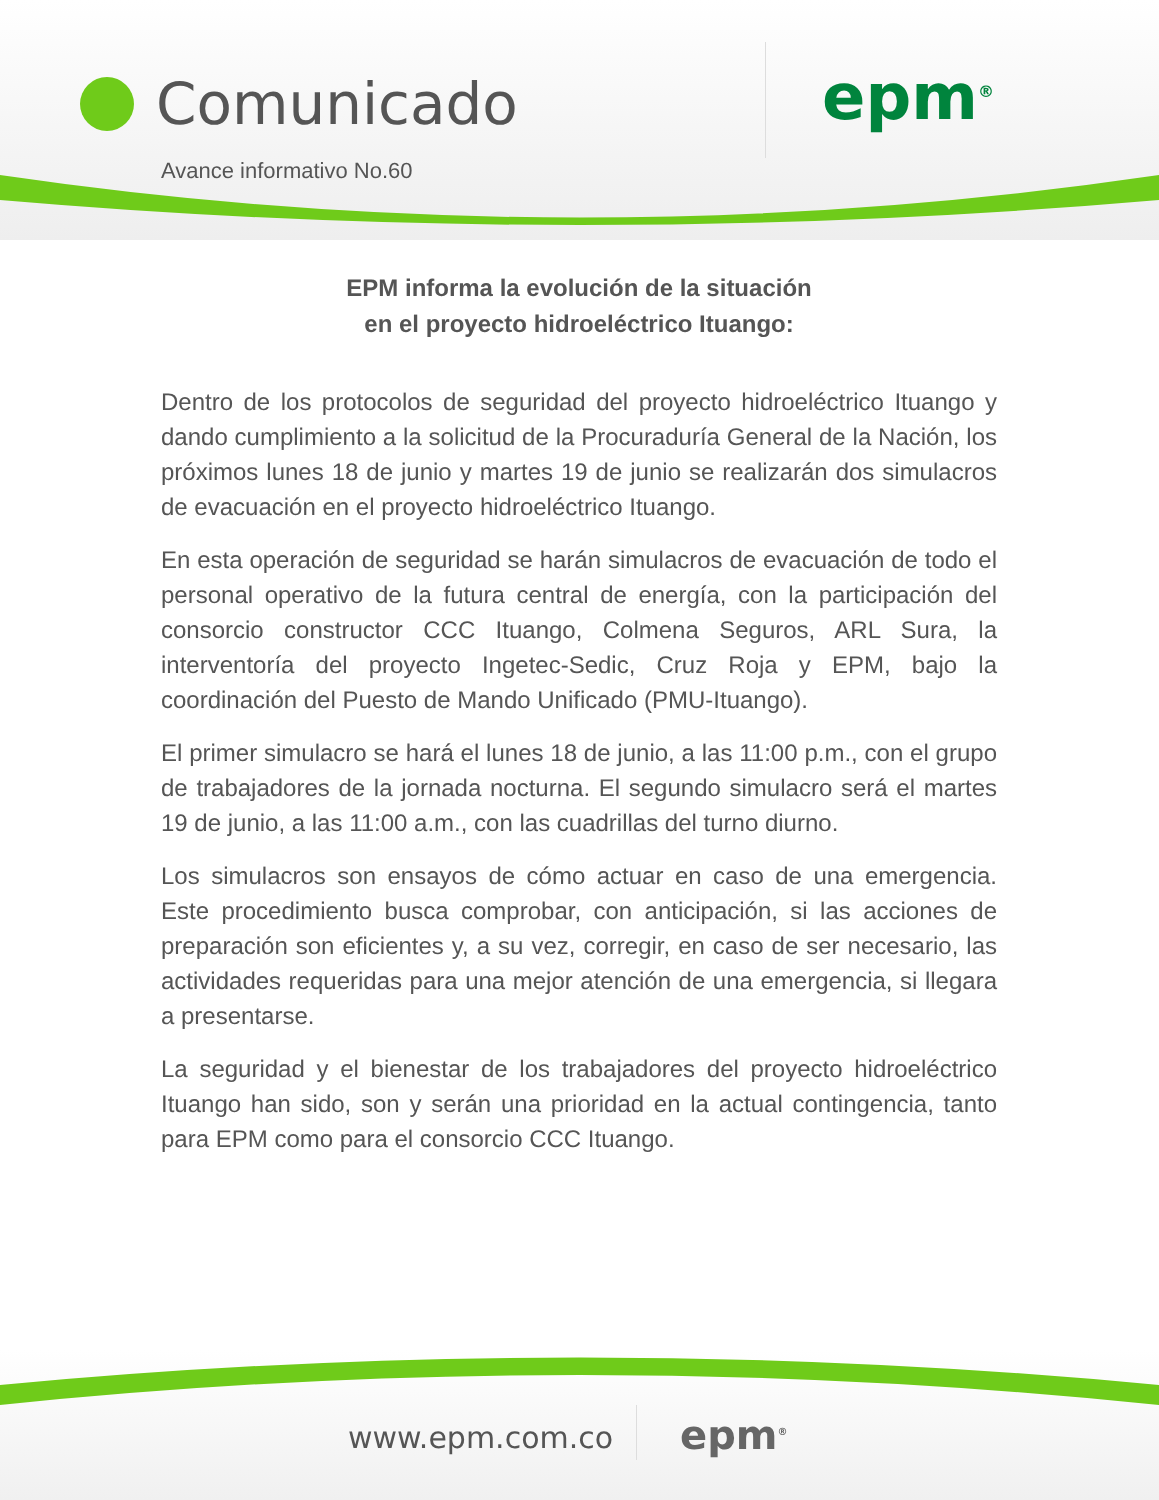Comunicado
Avance informativo No.60
epm<sup>®</sup>
EPM informa la evolución de la situación
en el proyecto hidroeléctrico Ituango:
Dentro de los protocolos de seguridad del proyecto hidroeléctrico Ituango y dando cumplimiento a la solicitud de la Procuraduría General de la Nación, los próximos lunes 18 de junio y martes 19 de junio se realizarán dos simulacros de evacuación en el proyecto hidroeléctrico Ituango.
En esta operación de seguridad se harán simulacros de evacuación de todo el personal operativo de la futura central de energía, con la participación del consorcio constructor CCC Ituango, Colmena Seguros, ARL Sura, la interventoría del proyecto Ingetec-Sedic, Cruz Roja y EPM, bajo la coordinación del Puesto de Mando Unificado (PMU-Ituango).
El primer simulacro se hará el lunes 18 de junio, a las 11:00 p.m., con el grupo de trabajadores de la jornada nocturna. El segundo simulacro será el martes 19 de junio, a las 11:00 a.m., con las cuadrillas del turno diurno.
Los simulacros son ensayos de cómo actuar en caso de una emergencia. Este procedimiento busca comprobar, con anticipación, si las acciones de preparación son eficientes y, a su vez, corregir, en caso de ser necesario, las actividades requeridas para una mejor atención de una emergencia, si llegara a presentarse.
La seguridad y el bienestar de los trabajadores del proyecto hidroeléctrico Ituango han sido, son y serán una prioridad en la actual contingencia, tanto para EPM como para el consorcio CCC Ituango.
www.epm.com.co epm<sup>®</sup>